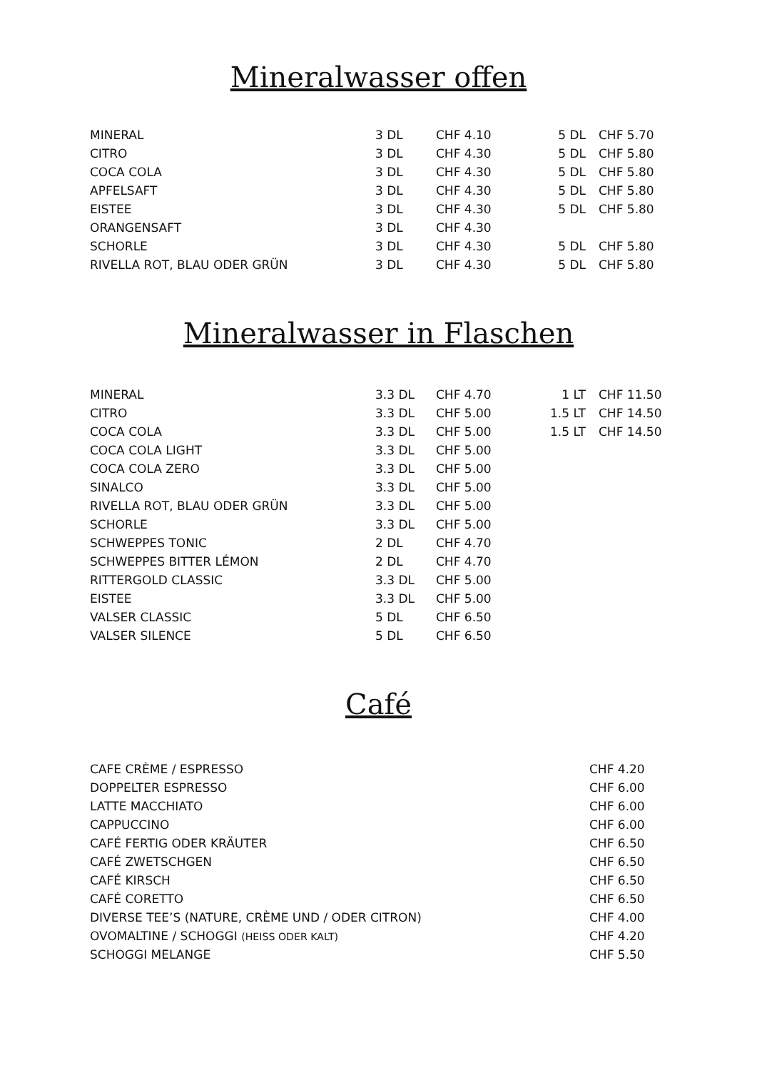Mineralwasser offen
| MINERAL | 3 DL | CHF 4.10 | 5 DL | CHF 5.70 |
| CITRO | 3 DL | CHF 4.30 | 5 DL | CHF 5.80 |
| COCA COLA | 3 DL | CHF 4.30 | 5 DL | CHF 5.80 |
| APFELSAFT | 3 DL | CHF 4.30 | 5 DL | CHF 5.80 |
| EISTEE | 3 DL | CHF 4.30 | 5 DL | CHF 5.80 |
| ORANGENSAFT | 3 DL | CHF 4.30 | | |
| SCHORLE | 3 DL | CHF 4.30 | 5 DL | CHF 5.80 |
| RIVELLA ROT, BLAU ODER GRÜN | 3 DL | CHF 4.30 | 5 DL | CHF 5.80 |
Mineralwasser in Flaschen
| MINERAL | 3.3 DL | CHF 4.70 | 1 LT | CHF 11.50 |
| CITRO | 3.3 DL | CHF 5.00 | 1.5 LT | CHF 14.50 |
| COCA COLA | 3.3 DL | CHF 5.00 | 1.5 LT | CHF 14.50 |
| COCA COLA LIGHT | 3.3 DL | CHF 5.00 | | |
| COCA COLA ZERO | 3.3 DL | CHF 5.00 | | |
| SINALCO | 3.3 DL | CHF 5.00 | | |
| RIVELLA ROT, BLAU ODER GRÜN | 3.3 DL | CHF 5.00 | | |
| SCHORLE | 3.3 DL | CHF 5.00 | | |
| SCHWEPPES TONIC | 2 DL | CHF 4.70 | | |
| SCHWEPPES BITTER LÉMON | 2 DL | CHF 4.70 | | |
| RITTERGOLD CLASSIC | 3.3 DL | CHF 5.00 | | |
| EISTEE | 3.3 DL | CHF 5.00 | | |
| VALSER CLASSIC | 5 DL | CHF 6.50 | | |
| VALSER SILENCE | 5 DL | CHF 6.50 | | |
Café
| CAFE CRÈME / ESPRESSO | CHF 4.20 |
| DOPPELTER ESPRESSO | CHF 6.00 |
| LATTE MACCHIATO | CHF 6.00 |
| CAPPUCCINO | CHF 6.00 |
| CAFÉ FERTIG ODER KRÄUTER | CHF 6.50 |
| CAFÉ ZWETSCHGEN | CHF 6.50 |
| CAFÉ KIRSCH | CHF 6.50 |
| CAFÉ CORETTO | CHF 6.50 |
| DIVERSE TEE’S (NATURE, CRÈME UND / ODER CITRON) | CHF 4.00 |
| OVOMALTINE / SCHOGGI (HEISS ODER KALT) | CHF 4.20 |
| SCHOGGI MELANGE | CHF 5.50 |